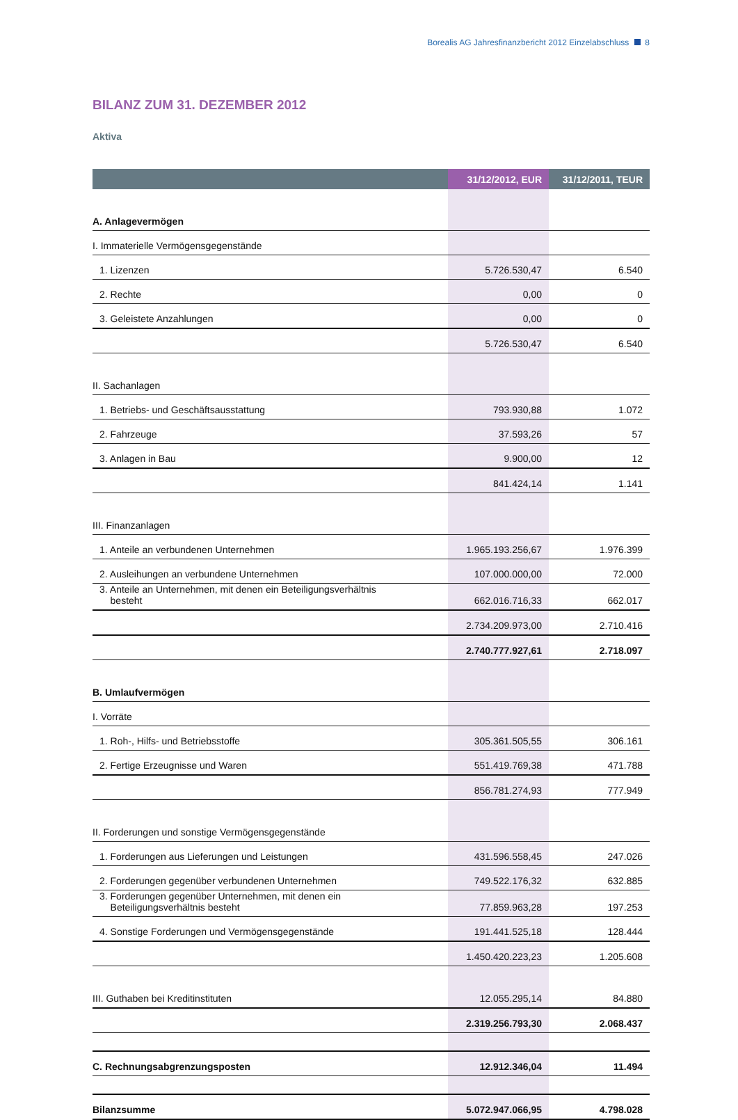Borealis AG Jahresfinanzbericht 2012 Einzelabschluss 8
BILANZ ZUM 31. DEZEMBER 2012
Aktiva
| | 31/12/2012, EUR | 31/12/2011, TEUR |
| --- | --- | --- |
| A. Anlagevermögen | | |
| I. Immaterielle Vermögensgegenstände | | |
| 1. Lizenzen | 5.726.530,47 | 6.540 |
| 2. Rechte | 0,00 | 0 |
| 3. Geleistete Anzahlungen | 0,00 | 0 |
| | 5.726.530,47 | 6.540 |
| II. Sachanlagen | | |
| 1. Betriebs- und Geschäftsausstattung | 793.930,88 | 1.072 |
| 2. Fahrzeuge | 37.593,26 | 57 |
| 3. Anlagen in Bau | 9.900,00 | 12 |
| | 841.424,14 | 1.141 |
| III. Finanzanlagen | | |
| 1. Anteile an verbundenen Unternehmen | 1.965.193.256,67 | 1.976.399 |
| 2. Ausleihungen an verbundene Unternehmen | 107.000.000,00 | 72.000 |
| 3. Anteile an Unternehmen, mit denen ein Beteiligungsverhältnis besteht | 662.016.716,33 | 662.017 |
| | 2.734.209.973,00 | 2.710.416 |
| | 2.740.777.927,61 | 2.718.097 |
| B. Umlaufvermögen | | |
| I. Vorräte | | |
| 1. Roh-, Hilfs- und Betriebsstoffe | 305.361.505,55 | 306.161 |
| 2. Fertige Erzeugnisse und Waren | 551.419.769,38 | 471.788 |
| | 856.781.274,93 | 777.949 |
| II. Forderungen und sonstige Vermögensgegenstände | | |
| 1. Forderungen aus Lieferungen und Leistungen | 431.596.558,45 | 247.026 |
| 2. Forderungen gegenüber verbundenen Unternehmen | 749.522.176,32 | 632.885 |
| 3. Forderungen gegenüber Unternehmen, mit denen ein Beteiligungsverhältnis besteht | 77.859.963,28 | 197.253 |
| 4. Sonstige Forderungen und Vermögensgegenstände | 191.441.525,18 | 128.444 |
| | 1.450.420.223,23 | 1.205.608 |
| III. Guthaben bei Kreditinstituten | 12.055.295,14 | 84.880 |
| | 2.319.256.793,30 | 2.068.437 |
| C. Rechnungsabgrenzungsposten | 12.912.346,04 | 11.494 |
| Bilanzsumme | 5.072.947.066,95 | 4.798.028 |